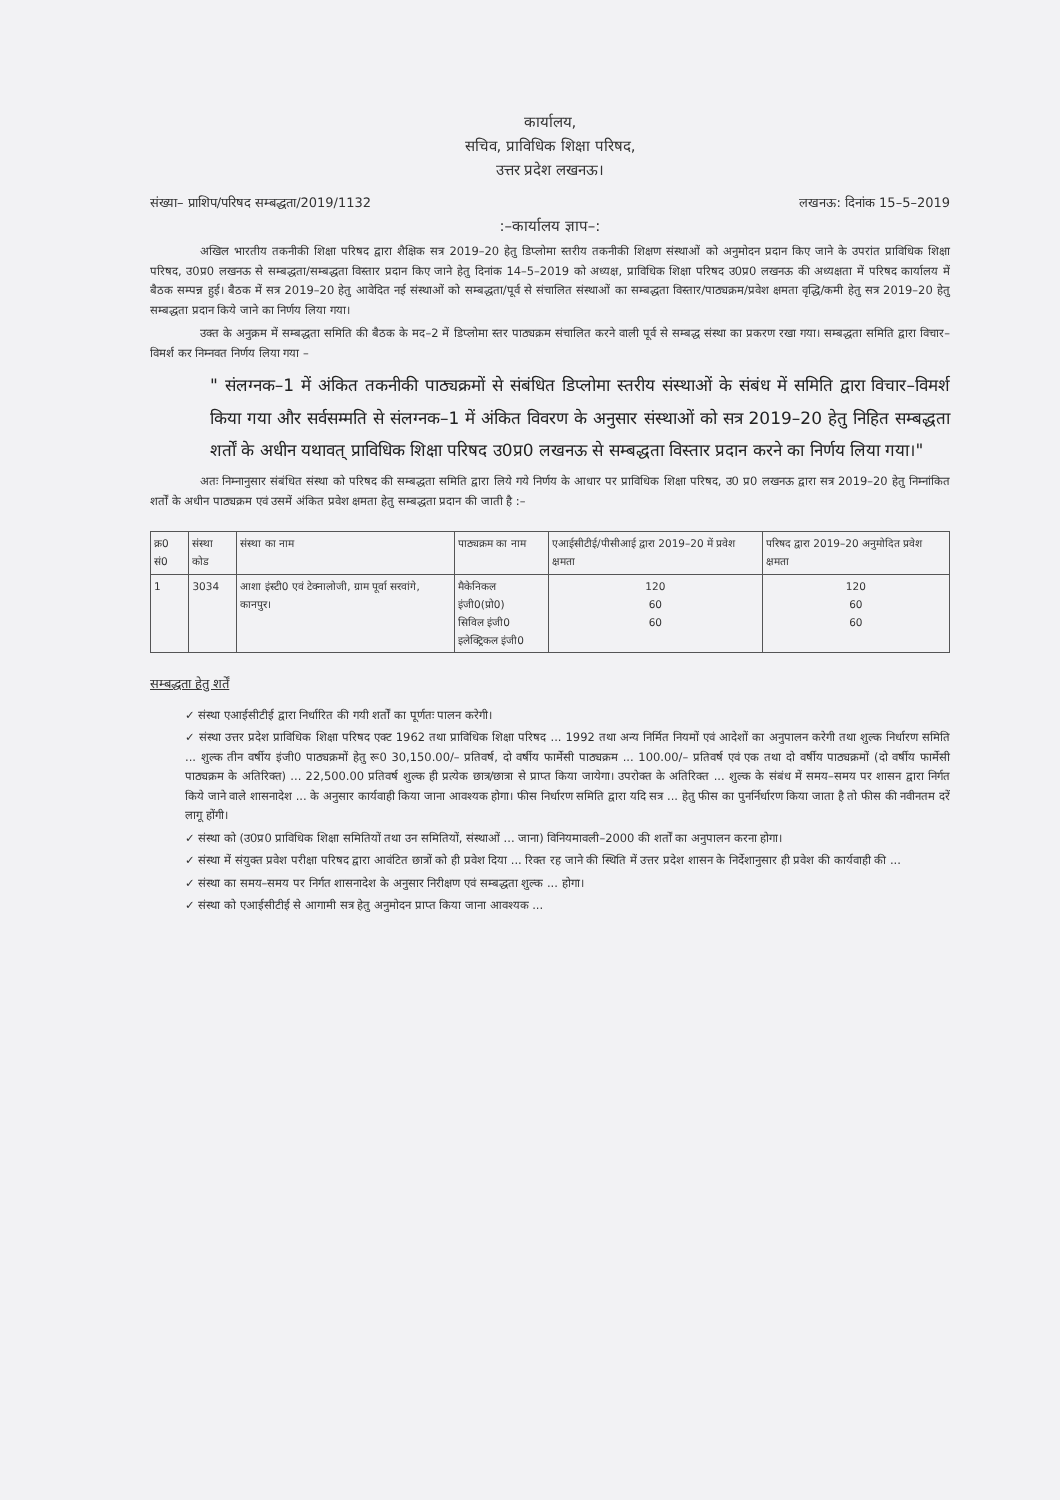कार्यालय,
सचिव, प्राविधिक शिक्षा परिषद,
उत्तर प्रदेश लखनऊ।
संख्या– प्राशिप/परिषद सम्बद्धता/2019/1132 लखनऊ: दिनांक 15–5–2019
:–कार्यालय ज्ञाप–:
अखिल भारतीय तकनीकी शिक्षा परिषद द्वारा शैक्षिक सत्र 2019–20 हेतु डिप्लोमा स्तरीय तकनीकी शिक्षण संस्थाओं को अनुमोदन प्रदान किए जाने के उपरांत प्राविधिक शिक्षा परिषद, उ0प्र0 लखनऊ से सम्बद्धता/सम्बद्धता विस्तार प्रदान किए जाने हेतु दिनांक 14–5–2019 को अध्यक्ष, प्राविधिक शिक्षा परिषद उ0प्र0 लखनऊ की अध्यक्षता में परिषद कार्यालय में बैठक सम्पन्न हुई। बैठक में सत्र 2019–20 हेतु आवेदित नई संस्थाओं को सम्बद्धता/पूर्व से संचालित संस्थाओं का सम्बद्धता विस्तार/पाठ्यक्रम/प्रवेश क्षमता वृद्धि/कमी हेतु सत्र 2019–20 हेतु सम्बद्धता प्रदान किये जाने का निर्णय लिया गया।
उक्त के अनुक्रम में सम्बद्धता समिति की बैठक के मद–2 में डिप्लोमा स्तर पाठ्यक्रम संचालित करने वाली पूर्व से सम्बद्ध संस्था का प्रकरण रखा गया। सम्बद्धता समिति द्वारा विचार–विमर्श कर निम्नवत निर्णय लिया गया –
" संलग्नक–1 में अंकित तकनीकी पाठ्यक्रमों से संबंधित डिप्लोमा स्तरीय संस्थाओं के संबंध में समिति द्वारा विचार–विमर्श किया गया और सर्वसम्मति से संलग्नक–1 में अंकित विवरण के अनुसार संस्थाओं को सत्र 2019–20 हेतु निहित सम्बद्धता शर्तों के अधीन यथावत् प्राविधिक शिक्षा परिषद उ0प्र0 लखनऊ से सम्बद्धता विस्तार प्रदान करने का निर्णय लिया गया।"
अतः निम्नानुसार संबंधित संस्था को परिषद की सम्बद्धता समिति द्वारा लिये गये निर्णय के आधार पर प्राविधिक शिक्षा परिषद, उ0 प्र0 लखनऊ द्वारा सत्र 2019–20 हेतु निम्नांकित शर्तों के अधीन पाठ्यक्रम एवं उसमें अंकित प्रवेश क्षमता हेतु सम्बद्धता प्रदान की जाती है :–
| क्र0 सं0 | संस्था कोड | संस्था का नाम | पाठ्यक्रम का नाम | एआईसीटीई/पीसीआई द्वारा 2019–20 में प्रवेश क्षमता | परिषद द्वारा 2019–20 अनुमोदित प्रवेश क्षमता |
| --- | --- | --- | --- | --- | --- |
| 1 | 3034 | आशा इंस्टी0 एवं टेक्नालोजी, ग्राम पूर्वा सरवांगे, कानपुर। | मैकेनिकल इंजी0(प्रो0) सिविल इंजी0 इलेक्ट्रिकल इंजी0 | 120 60 60 | 120 60 60 |
सम्बद्धता हेतु शर्तें
✓ संस्था एआईसीटीई द्वारा निर्धारित की गयी शर्तों का पूर्णतः पालन करेगी।
✓ संस्था उत्तर प्रदेश प्राविधिक शिक्षा परिषद एक्ट 1962 तथा प्राविधिक शिक्षा परिषद ... 1992 तथा अन्य निर्मित नियमों एवं आदेशों का अनुपालन करेगी तथा शुल्क निर्धारण समिति ... शुल्क तीन वर्षीय इंजी0 पाठ्यक्रमों हेतु रू0 30,150.00/– प्रतिवर्ष, दो वर्षीय फार्मेसी पाठ्यक्रम ... 100.00/– प्रतिवर्ष एवं एक तथा दो वर्षीय पाठ्यक्रमों (दो वर्षीय फार्मेसी पाठ्यक्रम के अतिरिक्त) ... 22,500.00 प्रतिवर्ष शुल्क ही प्रत्येक छात्र/छात्रा से प्राप्त किया जायेगा। उपरोक्त के अतिरिक्त ... शुल्क के संबंध में समय–समय पर शासन द्वारा निर्गत किये जाने वाले शासनादेश ... के अनुसार कार्यवाही किया जाना आवश्यक होगा। फीस निर्धारण समिति द्वारा यदि सत्र ... हेतु फीस का पुनर्निर्धारण किया जाता है तो फीस की नवीनतम दरें लागू होंगी।
✓ संस्था को (उ0प्र0 प्राविधिक शिक्षा समितियों तथा उन समितियों, संस्थाओं ... जाना) विनियमावली–2000 की शर्तों का अनुपालन करना होगा।
✓ संस्था में संयुक्त प्रवेश परीक्षा परिषद द्वारा आवंटित छात्रों को ही प्रवेश दिया ... रिक्त रह जाने की स्थिति में उत्तर प्रदेश शासन के निर्देशानुसार ही प्रवेश की कार्यवाही की ...
✓ संस्था का समय–समय पर निर्गत शासनादेश के अनुसार निरीक्षण एवं सम्बद्धता शुल्क ... होगा।
✓ संस्था को एआईसीटीई से आगामी सत्र हेतु अनुमोदन प्राप्त किया जाना आवश्यक ...